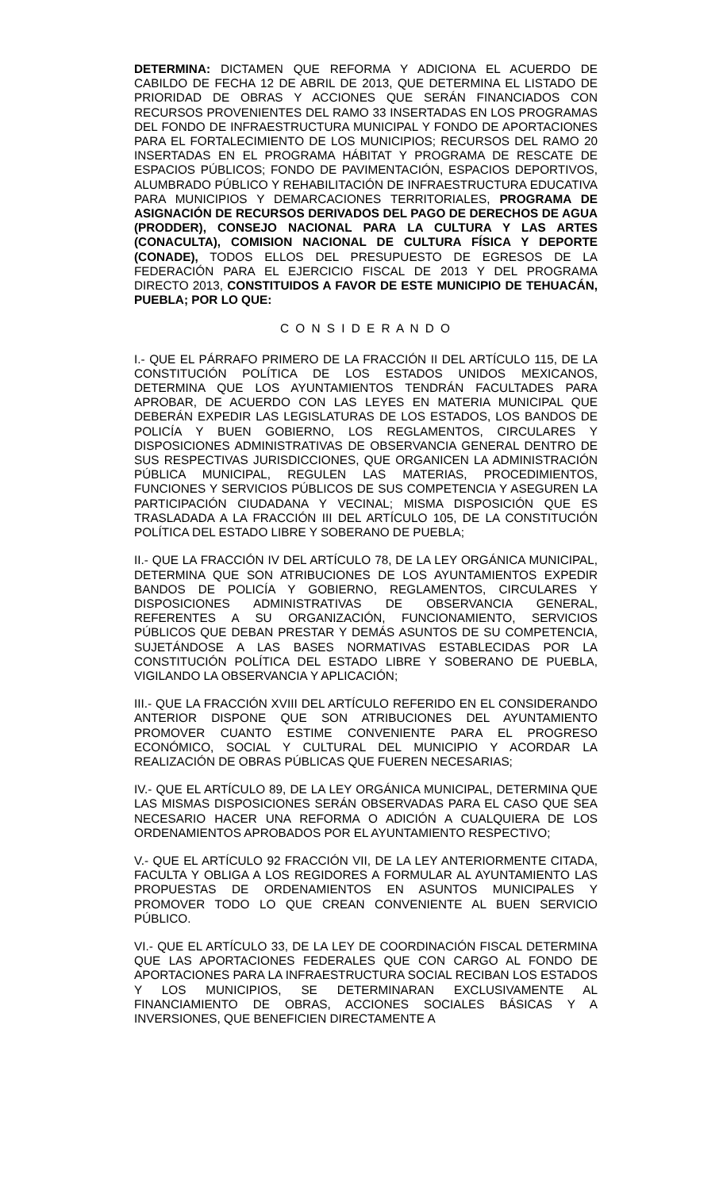DETERMINA: DICTAMEN QUE REFORMA Y ADICIONA EL ACUERDO DE CABILDO DE FECHA 12 DE ABRIL DE 2013, QUE DETERMINA EL LISTADO DE PRIORIDAD DE OBRAS Y ACCIONES QUE SERÁN FINANCIADOS CON RECURSOS PROVENIENTES DEL RAMO 33 INSERTADAS EN LOS PROGRAMAS DEL FONDO DE INFRAESTRUCTURA MUNICIPAL Y FONDO DE APORTACIONES PARA EL FORTALECIMIENTO DE LOS MUNICIPIOS; RECURSOS DEL RAMO 20 INSERTADAS EN EL PROGRAMA HÁBITAT Y PROGRAMA DE RESCATE DE ESPACIOS PÚBLICOS; FONDO DE PAVIMENTACIÓN, ESPACIOS DEPORTIVOS, ALUMBRADO PÚBLICO Y REHABILITACIÓN DE INFRAESTRUCTURA EDUCATIVA PARA MUNICIPIOS Y DEMARCACIONES TERRITORIALES, PROGRAMA DE ASIGNACIÓN DE RECURSOS DERIVADOS DEL PAGO DE DERECHOS DE AGUA (PRODDER), CONSEJO NACIONAL PARA LA CULTURA Y LAS ARTES (CONACULTA), COMISION NACIONAL DE CULTURA FÍSICA Y DEPORTE (CONADE), TODOS ELLOS DEL PRESUPUESTO DE EGRESOS DE LA FEDERACIÓN PARA EL EJERCICIO FISCAL DE 2013 Y DEL PROGRAMA DIRECTO 2013, CONSTITUIDOS A FAVOR DE ESTE MUNICIPIO DE TEHUACÁN, PUEBLA; POR LO QUE:
C O N S I D E R A N D O
I.- QUE EL PÁRRAFO PRIMERO DE LA FRACCIÓN II DEL ARTÍCULO 115, DE LA CONSTITUCIÓN POLÍTICA DE LOS ESTADOS UNIDOS MEXICANOS, DETERMINA QUE LOS AYUNTAMIENTOS TENDRÁN FACULTADES PARA APROBAR, DE ACUERDO CON LAS LEYES EN MATERIA MUNICIPAL QUE DEBERÁN EXPEDIR LAS LEGISLATURAS DE LOS ESTADOS, LOS BANDOS DE POLICÍA Y BUEN GOBIERNO, LOS REGLAMENTOS, CIRCULARES Y DISPOSICIONES ADMINISTRATIVAS DE OBSERVANCIA GENERAL DENTRO DE SUS RESPECTIVAS JURISDICCIONES, QUE ORGANICEN LA ADMINISTRACIÓN PÚBLICA MUNICIPAL, REGULEN LAS MATERIAS, PROCEDIMIENTOS, FUNCIONES Y SERVICIOS PÚBLICOS DE SUS COMPETENCIA Y ASEGUREN LA PARTICIPACIÓN CIUDADANA Y VECINAL; MISMA DISPOSICIÓN QUE ES TRASLADADA A LA FRACCIÓN III DEL ARTÍCULO 105, DE LA CONSTITUCIÓN POLÍTICA DEL ESTADO LIBRE Y SOBERANO DE PUEBLA;
II.- QUE LA FRACCIÓN IV DEL ARTÍCULO 78, DE LA LEY ORGÁNICA MUNICIPAL, DETERMINA QUE SON ATRIBUCIONES DE LOS AYUNTAMIENTOS EXPEDIR BANDOS DE POLICÍA Y GOBIERNO, REGLAMENTOS, CIRCULARES Y DISPOSICIONES ADMINISTRATIVAS DE OBSERVANCIA GENERAL, REFERENTES A SU ORGANIZACIÓN, FUNCIONAMIENTO, SERVICIOS PÚBLICOS QUE DEBAN PRESTAR Y DEMÁS ASUNTOS DE SU COMPETENCIA, SUJETÁNDOSE A LAS BASES NORMATIVAS ESTABLECIDAS POR LA CONSTITUCIÓN POLÍTICA DEL ESTADO LIBRE Y SOBERANO DE PUEBLA, VIGILANDO LA OBSERVANCIA Y APLICACIÓN;
III.- QUE LA FRACCIÓN XVIII DEL ARTÍCULO REFERIDO EN EL CONSIDERANDO ANTERIOR DISPONE QUE SON ATRIBUCIONES DEL AYUNTAMIENTO PROMOVER CUANTO ESTIME CONVENIENTE PARA EL PROGRESO ECONÓMICO, SOCIAL Y CULTURAL DEL MUNICIPIO Y ACORDAR LA REALIZACIÓN DE OBRAS PÚBLICAS QUE FUEREN NECESARIAS;
IV.- QUE EL ARTÍCULO 89, DE LA LEY ORGÁNICA MUNICIPAL, DETERMINA QUE LAS MISMAS DISPOSICIONES SERÁN OBSERVADAS PARA EL CASO QUE SEA NECESARIO HACER UNA REFORMA O ADICIÓN A CUALQUIERA DE LOS ORDENAMIENTOS APROBADOS POR EL AYUNTAMIENTO RESPECTIVO;
V.- QUE EL ARTÍCULO 92 FRACCIÓN VII, DE LA LEY ANTERIORMENTE CITADA, FACULTA Y OBLIGA A LOS REGIDORES A FORMULAR AL AYUNTAMIENTO LAS PROPUESTAS DE ORDENAMIENTOS EN ASUNTOS MUNICIPALES Y PROMOVER TODO LO QUE CREAN CONVENIENTE AL BUEN SERVICIO PÚBLICO.
VI.- QUE EL ARTÍCULO 33, DE LA LEY DE COORDINACIÓN FISCAL DETERMINA QUE LAS APORTACIONES FEDERALES QUE CON CARGO AL FONDO DE APORTACIONES PARA LA INFRAESTRUCTURA SOCIAL RECIBAN LOS ESTADOS Y LOS MUNICIPIOS, SE DETERMINARAN EXCLUSIVAMENTE AL FINANCIAMIENTO DE OBRAS, ACCIONES SOCIALES BÁSICAS Y A INVERSIONES, QUE BENEFICIEN DIRECTAMENTE A